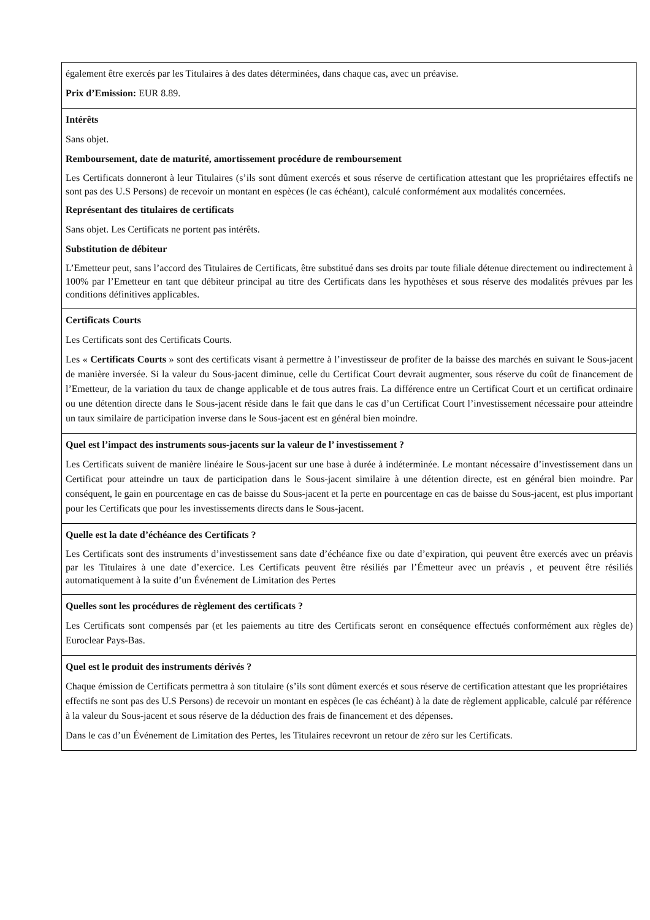| également être exercés par les Titulaires à des dates déterminées, dans chaque cas, avec un préavise. Prix d’Emission: EUR 8.89. |
| Intérêts Sans objet. Remboursement, date de maturité, amortissement procédure de remboursement Les Certificats donneront à leur Titulaires (s’ils sont dûment exercés et sous réserve de certification attestant que les propriétaires effectifs ne sont pas des U.S Persons) de recevoir un montant en espèces (le cas échéant), calculé conformément aux modalités concernées. Représentant des titulaires de certificats Sans objet. Les Certificats ne portent pas intérêts. Substitution de débiteur L’Emetteur peut, sans l’accord des Titulaires de Certificats, être substitué dans ses droits par toute filiale détenue directement ou indirectement à 100% par l’Emetteur en tant que débiteur principal au titre des Certificats dans les hypothèses et sous réserve des modalités prévues par les conditions définitives applicables. |
| Certificats Courts Les Certificats sont des Certificats Courts. Les « Certificats Courts » sont des certificats visant à permettre à l’investisseur de profiter de la baisse des marchés en suivant le Sous-jacent de manière inversée. Si la valeur du Sous-jacent diminue, celle du Certificat Court devrait augmenter, sous réserve du coût de financement de l’Emetteur, de la variation du taux de change applicable et de tous autres frais. La différence entre un Certificat Court et un certificat ordinaire ou une détention directe dans le Sous-jacent réside dans le fait que dans le cas d’un Certificat Court l’investissement nécessaire pour atteindre un taux similaire de participation inverse dans le Sous-jacent est en général bien moindre. |
| Quel est l’impact des instruments sous-jacents sur la valeur de l’ investissement ? Les Certificats suivent de manière linéaire le Sous-jacent sur une base à durée à indéterminée. Le montant nécessaire d’investissement dans un Certificat pour atteindre un taux de participation dans le Sous-jacent similaire à une détention directe, est en général bien moindre. Par conséquent, le gain en pourcentage en cas de baisse du Sous-jacent et la perte en pourcentage en cas de baisse du Sous-jacent, est plus important pour les Certificats que pour les investissements directs dans le Sous-jacent. |
| Quelle est la date d’échéance des Certificats ? Les Certificats sont des instruments d’investissement sans date d’échéance fixe ou date d’expiration, qui peuvent être exercés avec un préavis par les Titulaires à une date d’exercice. Les Certificats peuvent être résiliés par l’Émetteur avec un préavis , et peuvent être résiliés automatiquement à la suite d’un Événement de Limitation des Pertes |
| Quelles sont les procédures de règlement des certificats ? Les Certificats sont compensés par (et les paiements au titre des Certificats seront en conséquence effectués conformément aux règles de) Euroclear Pays-Bas. |
| Quel est le produit des instruments dérivés ? Chaque émission de Certificats permettra à son titulaire (s’ils sont dûment exercés et sous réserve de certification attestant que les propriétaires effectifs ne sont pas des U.S Persons) de recevoir un montant en espèces (le cas échéant) à la date de règlement applicable, calculé par référence à la valeur du Sous-jacent et sous réserve de la déduction des frais de financement et des dépenses. Dans le cas d’un Événement de Limitation des Pertes, les Titulaires recevront un retour de zéro sur les Certificats. |